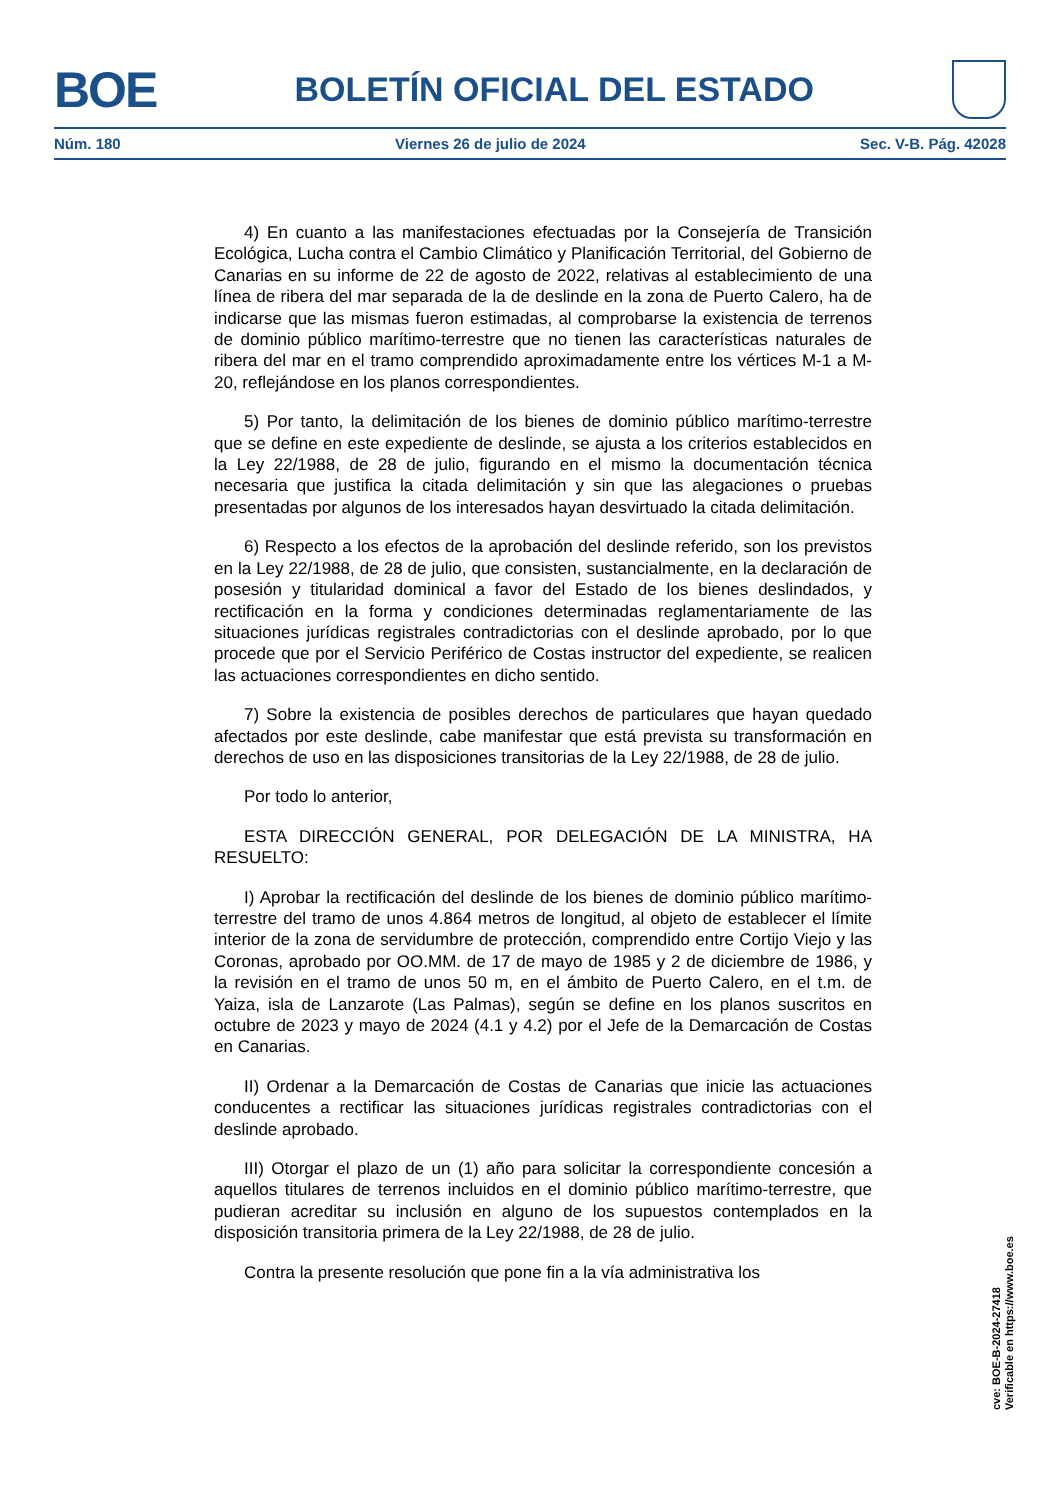BOE
BOLETÍN OFICIAL DEL ESTADO
Núm. 180 Viernes 26 de julio de 2024 Sec. V-B. Pág. 42028
4) En cuanto a las manifestaciones efectuadas por la Consejería de Transición Ecológica, Lucha contra el Cambio Climático y Planificación Territorial, del Gobierno de Canarias en su informe de 22 de agosto de 2022, relativas al establecimiento de una línea de ribera del mar separada de la de deslinde en la zona de Puerto Calero, ha de indicarse que las mismas fueron estimadas, al comprobarse la existencia de terrenos de dominio público marítimo-terrestre que no tienen las características naturales de ribera del mar en el tramo comprendido aproximadamente entre los vértices M-1 a M-20, reflejándose en los planos correspondientes.
5) Por tanto, la delimitación de los bienes de dominio público marítimo-terrestre que se define en este expediente de deslinde, se ajusta a los criterios establecidos en la Ley 22/1988, de 28 de julio, figurando en el mismo la documentación técnica necesaria que justifica la citada delimitación y sin que las alegaciones o pruebas presentadas por algunos de los interesados hayan desvirtuado la citada delimitación.
6) Respecto a los efectos de la aprobación del deslinde referido, son los previstos en la Ley 22/1988, de 28 de julio, que consisten, sustancialmente, en la declaración de posesión y titularidad dominical a favor del Estado de los bienes deslindados, y rectificación en la forma y condiciones determinadas reglamentariamente de las situaciones jurídicas registrales contradictorias con el deslinde aprobado, por lo que procede que por el Servicio Periférico de Costas instructor del expediente, se realicen las actuaciones correspondientes en dicho sentido.
7) Sobre la existencia de posibles derechos de particulares que hayan quedado afectados por este deslinde, cabe manifestar que está prevista su transformación en derechos de uso en las disposiciones transitorias de la Ley 22/1988, de 28 de julio.
Por todo lo anterior,
ESTA DIRECCIÓN GENERAL, POR DELEGACIÓN DE LA MINISTRA, HA RESUELTO:
I) Aprobar la rectificación del deslinde de los bienes de dominio público marítimo-terrestre del tramo de unos 4.864 metros de longitud, al objeto de establecer el límite interior de la zona de servidumbre de protección, comprendido entre Cortijo Viejo y las Coronas, aprobado por OO.MM. de 17 de mayo de 1985 y 2 de diciembre de 1986, y la revisión en el tramo de unos 50 m, en el ámbito de Puerto Calero, en el t.m. de Yaiza, isla de Lanzarote (Las Palmas), según se define en los planos suscritos en octubre de 2023 y mayo de 2024 (4.1 y 4.2) por el Jefe de la Demarcación de Costas en Canarias.
II) Ordenar a la Demarcación de Costas de Canarias que inicie las actuaciones conducentes a rectificar las situaciones jurídicas registrales contradictorias con el deslinde aprobado.
III) Otorgar el plazo de un (1) año para solicitar la correspondiente concesión a aquellos titulares de terrenos incluidos en el dominio público marítimo-terrestre, que pudieran acreditar su inclusión en alguno de los supuestos contemplados en la disposición transitoria primera de la Ley 22/1988, de 28 de julio.
Contra la presente resolución que pone fin a la vía administrativa los
cve: BOE-B-2024-27418
Verificable en https://www.boe.es